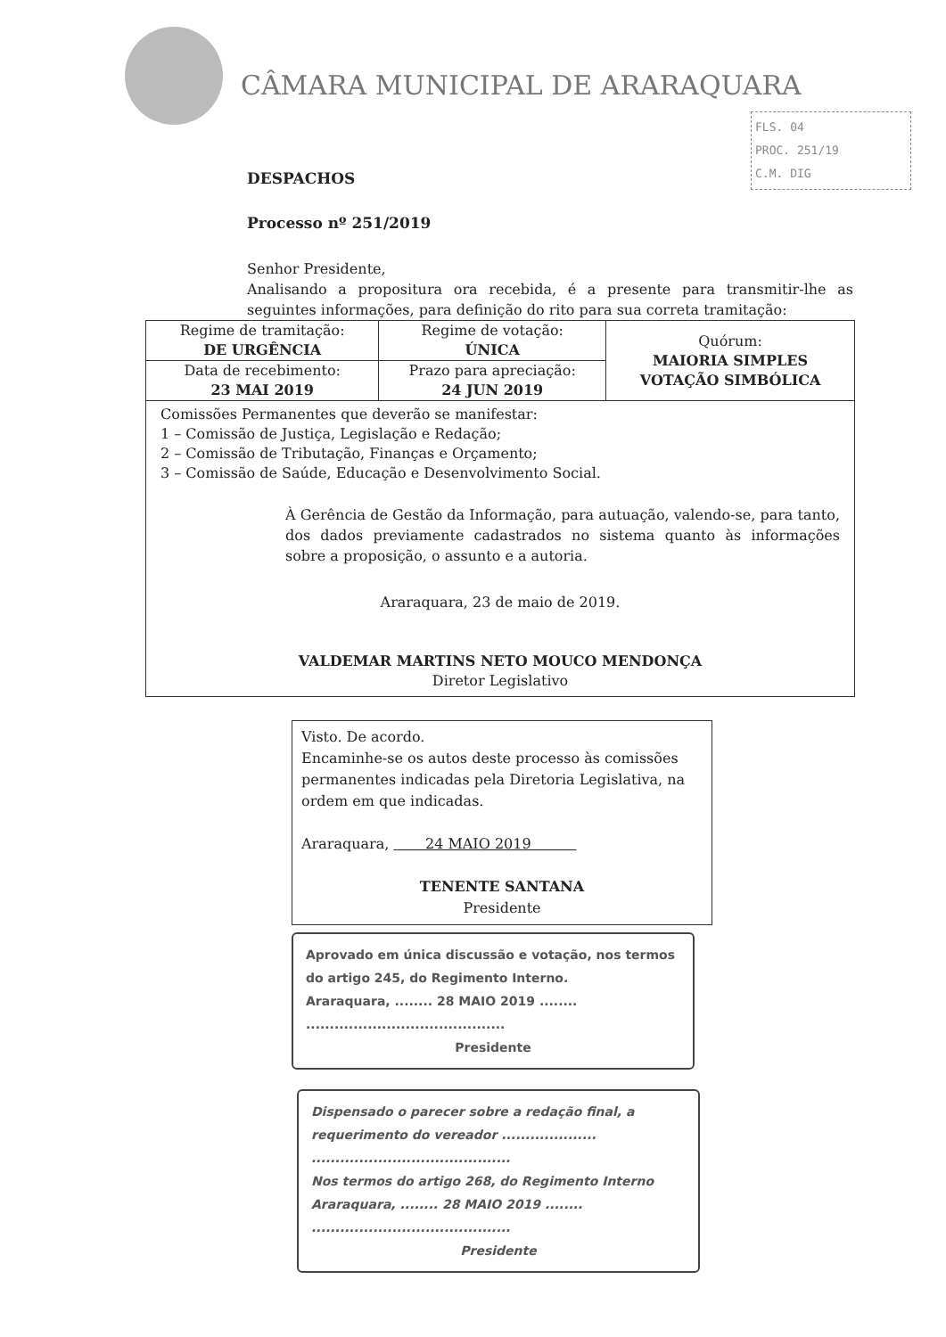CÂMARA MUNICIPAL DE ARARAQUARA
FLS. 04
PROC. 251/19
C.M. DIG
DESPACHOS
Processo nº 251/2019
Senhor Presidente,
Analisando a propositura ora recebida, é a presente para transmitir-lhe as seguintes informações, para definição do rito para sua correta tramitação:
| Regime de tramitação: DE URGÊNCIA | Regime de votação: ÚNICA | Quórum: MAIORIA SIMPLES VOTAÇÃO SIMBÓLICA |
| Data de recebimento: 23 MAI 2019 | Prazo para apreciação: 24 JUN 2019 | |
| Comissões Permanentes que deverão se manifestar: 1 – Comissão de Justiça, Legislação e Redação; 2 – Comissão de Tributação, Finanças e Orçamento; 3 – Comissão de Saúde, Educação e Desenvolvimento Social. À Gerência de Gestão da Informação, para autuação, valendo-se, para tanto, dos dados previamente cadastrados no sistema quanto às informações sobre a proposição, o assunto e a autoria. Araraquara, 23 de maio de 2019. VALDEMAR MARTINS NETO MOUCO MENDONÇA Diretor Legislativo | | |
Visto. De acordo.
Encaminhe-se os autos deste processo às comissões permanentes indicadas pela Diretoria Legislativa, na ordem em que indicadas.
Araraquara, 24 MAIO 2019
TENENTE SANTANA
Presidente
Aprovado em única discussão e votação, nos termos do artigo 245, do Regimento Interno.
Araraquara, ........ 28 MAIO 2019 ........
..........................................
Presidente
Dispensado o parecer sobre a redação final, a requerimento do vereador ....................
..........................................
Nos termos do artigo 268, do Regimento Interno
Araraquara, ........ 28 MAIO 2019 ........
..........................................
Presidente